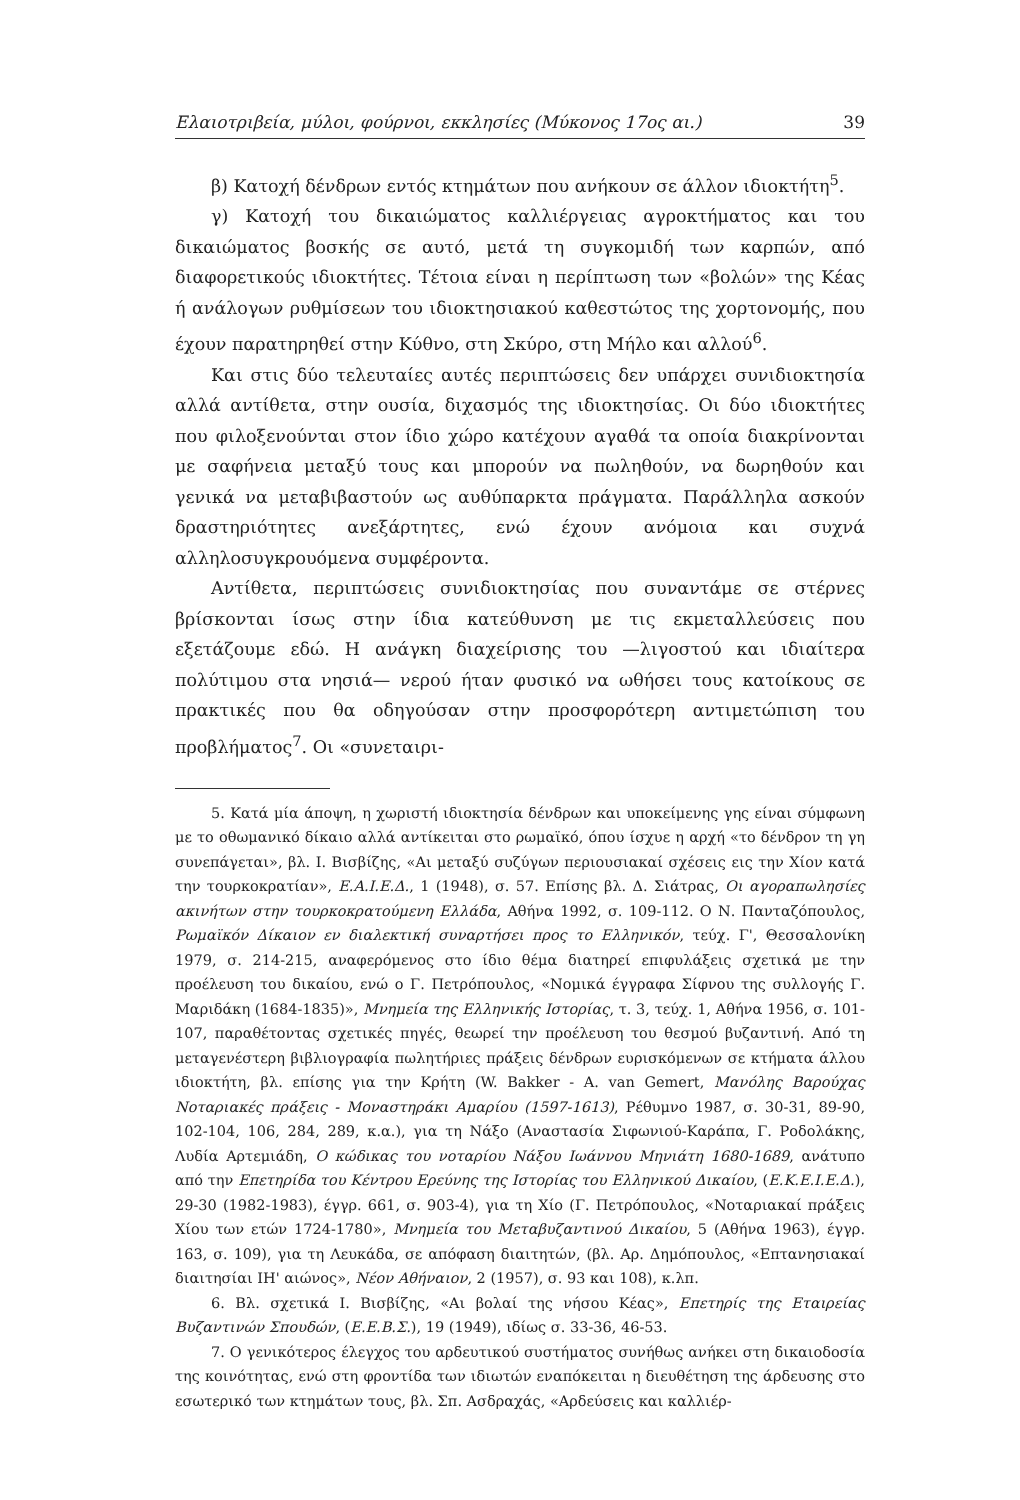Ελαιοτριβεία, μύλοι, φούρνοι, εκκλησίες (Μύκονος 17ος αι.) 39
β) Κατοχή δένδρων εντός κτημάτων που ανήκουν σε άλλον ιδιοκτήτη<sup>5</sup>.
γ) Κατοχή του δικαιώματος καλλιέργειας αγροκτήματος και του δικαιώματος βοσκής σε αυτό, μετά τη συγκομιδή των καρπών, από διαφορετικούς ιδιοκτήτες. Τέτοια είναι η περίπτωση των «βολών» της Κέας ή ανάλογων ρυθμίσεων του ιδιοκτησιακού καθεστώτος της χορτονομής, που έχουν παρατηρηθεί στην Κύθνο, στη Σκύρο, στη Μήλο και αλλού<sup>6</sup>.
Και στις δύο τελευταίες αυτές περιπτώσεις δεν υπάρχει συνιδιοκτησία αλλά αντίθετα, στην ουσία, διχασμός της ιδιοκτησίας. Οι δύο ιδιοκτήτες που φιλοξενούνται στον ίδιο χώρο κατέχουν αγαθά τα οποία διακρίνονται με σαφήνεια μεταξύ τους και μπορούν να πωληθούν, να δωρηθούν και γενικά να μεταβιβαστούν ως αυθύπαρκτα πράγματα. Παράλληλα ασκούν δραστηριότητες ανεξάρτητες, ενώ έχουν ανόμοια και συχνά αλληλοσυγκρουόμενα συμφέροντα.
Αντίθετα, περιπτώσεις συνιδιοκτησίας που συναντάμε σε στέρνες βρίσκονται ίσως στην ίδια κατεύθυνση με τις εκμεταλλεύσεις που εξετάζουμε εδώ. Η ανάγκη διαχείρισης του —λιγοστού και ιδιαίτερα πολύτιμου στα νησιά— νερού ήταν φυσικό να ωθήσει τους κατοίκους σε πρακτικές που θα οδηγούσαν στην προσφορότερη αντιμετώπιση του προβλήματος<sup>7</sup>. Οι «συνεταιρι-
5. Κατά μία άποψη, η χωριστή ιδιοκτησία δένδρων και υποκείμενης γης είναι σύμφωνη με το οθωμανικό δίκαιο αλλά αντίκειται στο ρωμαϊκό, όπου ίσχυε η αρχή «το δένδρον τη γη συνεπάγεται», βλ. Ι. Βισβίζης, «Αι μεταξύ συζύγων περιουσιακαί σχέσεις εις την Χίον κατά την τουρκοκρατίαν», Ε.Α.Ι.Ε.Δ., 1 (1948), σ. 57. Επίσης βλ. Δ. Σιάτρας, Οι αγοραπωλησίες ακινήτων στην τουρκοκρατούμενη Ελλάδα, Αθήνα 1992, σ. 109-112. Ο Ν. Πανταζόπουλος, Ρωμαϊκόν Δίκαιον εν διαλεκτική συναρτήσει προς το Ελληνικόν, τεύχ. Γ', Θεσσαλονίκη 1979, σ. 214-215, αναφερόμενος στο ίδιο θέμα διατηρεί επιφυλάξεις σχετικά με την προέλευση του δικαίου, ενώ ο Γ. Πετρόπουλος, «Νομικά έγγραφα Σίφνου της συλλογής Γ. Μαριδάκη (1684-1835)», Μνημεία της Ελληνικής Ιστορίας, τ. 3, τεύχ. 1, Αθήνα 1956, σ. 101-107, παραθέτοντας σχετικές πηγές, θεωρεί την προέλευση του θεσμού βυζαντινή. Από τη μεταγενέστερη βιβλιογραφία πωλητήριες πράξεις δένδρων ευρισκόμενων σε κτήματα άλλου ιδιοκτήτη, βλ. επίσης για την Κρήτη (W. Bakker - A. van Gemert, Μανόλης Βαρούχας Νοταριακές πράξεις - Μοναστηράκι Αμαρίου (1597-1613), Ρέθυμνο 1987, σ. 30-31, 89-90, 102-104, 106, 284, 289, κ.α.), για τη Νάξο (Αναστασία Σιφωνιού-Καράπα, Γ. Ροδολάκης, Λυδία Αρτεμιάδη, Ο κώδικας του νοταρίου Νάξου Ιωάννου Μηνιάτη 1680-1689, ανάτυπο από την Επετηρίδα του Κέντρου Ερεύνης της Ιστορίας του Ελληνικού Δικαίου, (Ε.Κ.Ε.Ι.Ε.Δ.), 29-30 (1982-1983), έγγρ. 661, σ. 903-4), για τη Χίο (Γ. Πετρόπουλος, «Νοταριακαί πράξεις Χίου των ετών 1724-1780», Μνημεία του Μεταβυζαντινού Δικαίου, 5 (Αθήνα 1963), έγγρ. 163, σ. 109), για τη Λευκάδα, σε απόφαση διαιτητών, (βλ. Αρ. Δημόπουλος, «Επτανησιακαί διαιτησίαι ΙΗ' αιώνος», Νέον Αθήναιον, 2 (1957), σ. 93 και 108), κ.λπ.
6. Βλ. σχετικά Ι. Βισβίζης, «Αι βολαί της νήσου Κέας», Επετηρίς της Εταιρείας Βυζαντινών Σπουδών, (Ε.Ε.Β.Σ.), 19 (1949), ιδίως σ. 33-36, 46-53.
7. Ο γενικότερος έλεγχος του αρδευτικού συστήματος συνήθως ανήκει στη δικαιοδοσία της κοινότητας, ενώ στη φροντίδα των ιδιωτών εναπόκειται η διευθέτηση της άρδευσης στο εσωτερικό των κτημάτων τους, βλ. Σπ. Ασδραχάς, «Αρδεύσεις και καλλιέρ-